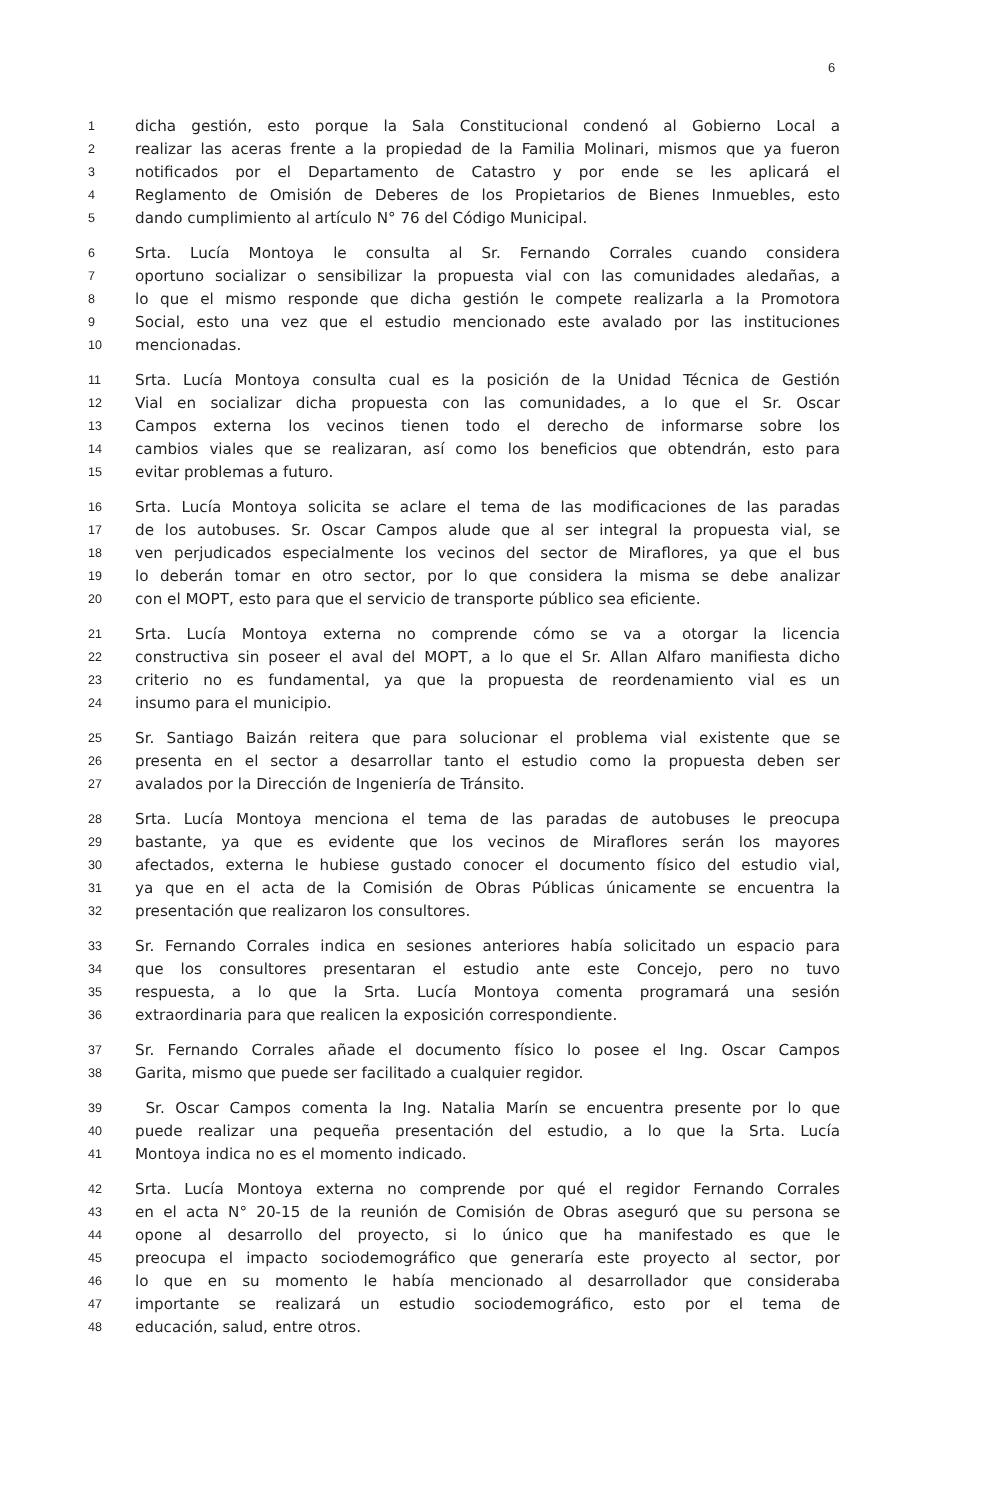6
1 dicha gestión, esto porque la Sala Constitucional condenó al Gobierno Local a
2 realizar las aceras frente a la propiedad de la Familia Molinari, mismos que ya fueron
3 notificados por el Departamento de Catastro y por ende se les aplicará el
4 Reglamento de Omisión de Deberes de los Propietarios de Bienes Inmuebles, esto
5 dando cumplimiento al artículo N° 76 del Código Municipal.
6 Srta. Lucía Montoya le consulta al Sr. Fernando Corrales cuando considera
7 oportuno socializar o sensibilizar la propuesta vial con las comunidades aledañas, a
8 lo que el mismo responde que dicha gestión le compete realizarla a la Promotora
9 Social, esto una vez que el estudio mencionado este avalado por las instituciones
10 mencionadas.
11 Srta. Lucía Montoya consulta cual es la posición de la Unidad Técnica de Gestión
12 Vial en socializar dicha propuesta con las comunidades, a lo que el Sr. Oscar
13 Campos externa los vecinos tienen todo el derecho de informarse sobre los
14 cambios viales que se realizaran, así como los beneficios que obtendrán, esto para
15 evitar problemas a futuro.
16 Srta. Lucía Montoya solicita se aclare el tema de las modificaciones de las paradas
17 de los autobuses. Sr. Oscar Campos alude que al ser integral la propuesta vial, se
18 ven perjudicados especialmente los vecinos del sector de Miraflores, ya que el bus
19 lo deberán tomar en otro sector, por lo que considera la misma se debe analizar
20 con el MOPT, esto para que el servicio de transporte público sea eficiente.
21 Srta. Lucía Montoya externa no comprende cómo se va a otorgar la licencia
22 constructiva sin poseer el aval del MOPT, a lo que el Sr. Allan Alfaro manifiesta dicho
23 criterio no es fundamental, ya que la propuesta de reordenamiento vial es un
24 insumo para el municipio.
25 Sr. Santiago Baizán reitera que para solucionar el problema vial existente que se
26 presenta en el sector a desarrollar tanto el estudio como la propuesta deben ser
27 avalados por la Dirección de Ingeniería de Tránsito.
28 Srta. Lucía Montoya menciona el tema de las paradas de autobuses le preocupa
29 bastante, ya que es evidente que los vecinos de Miraflores serán los mayores
30 afectados, externa le hubiese gustado conocer el documento físico del estudio vial,
31 ya que en el acta de la Comisión de Obras Públicas únicamente se encuentra la
32 presentación que realizaron los consultores.
33 Sr. Fernando Corrales indica en sesiones anteriores había solicitado un espacio para
34 que los consultores presentaran el estudio ante este Concejo, pero no tuvo
35 respuesta, a lo que la Srta. Lucía Montoya comenta programará una sesión
36 extraordinaria para que realicen la exposición correspondiente.
37 Sr. Fernando Corrales añade el documento físico lo posee el Ing. Oscar Campos
38 Garita, mismo que puede ser facilitado a cualquier regidor.
39 Sr. Oscar Campos comenta la Ing. Natalia Marín se encuentra presente por lo que
40 puede realizar una pequeña presentación del estudio, a lo que la Srta. Lucía
41 Montoya indica no es el momento indicado.
42 Srta. Lucía Montoya externa no comprende por qué el regidor Fernando Corrales
43 en el acta N° 20-15 de la reunión de Comisión de Obras aseguró que su persona se
44 opone al desarrollo del proyecto, si lo único que ha manifestado es que le
45 preocupa el impacto sociodemográfico que generaría este proyecto al sector, por
46 lo que en su momento le había mencionado al desarrollador que consideraba
47 importante se realizará un estudio sociodemográfico, esto por el tema de
48 educación, salud, entre otros.